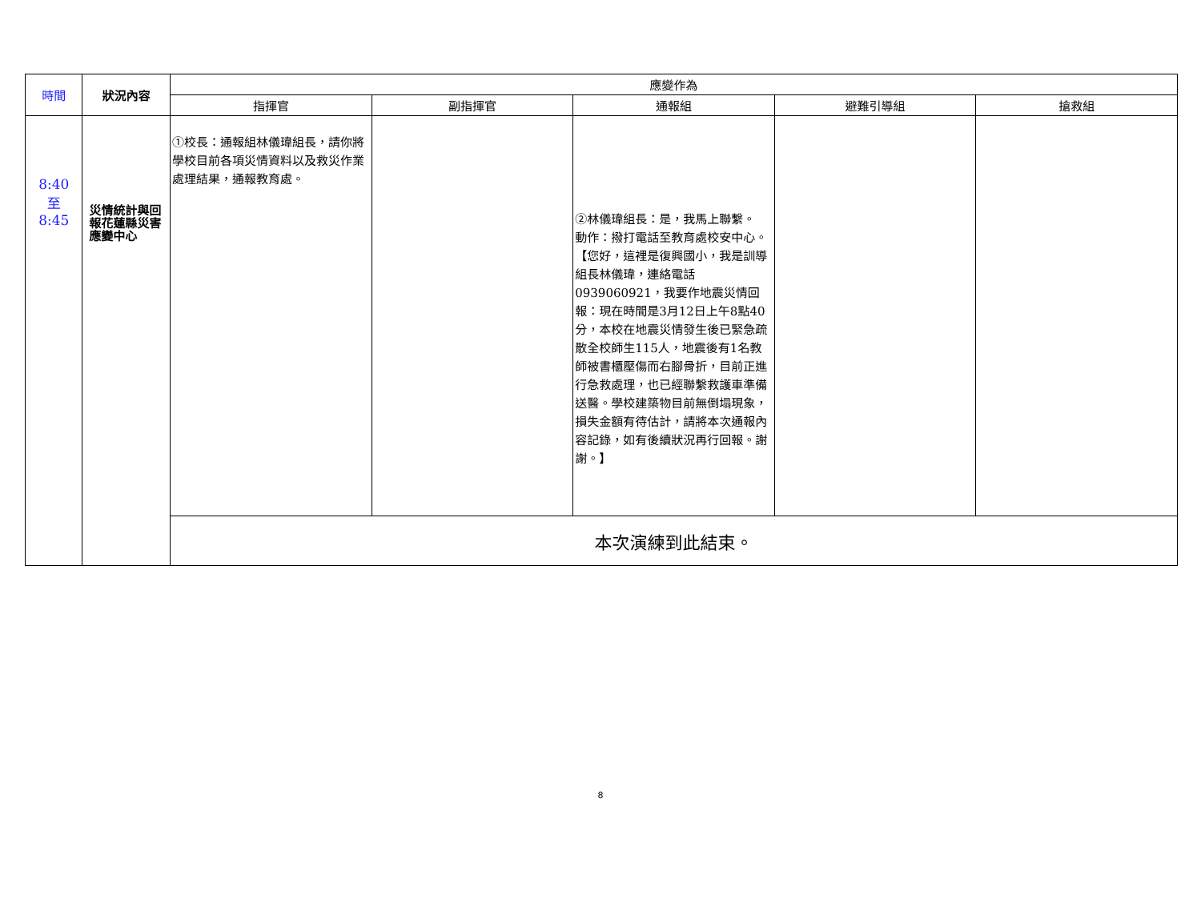| 時間 | 狀況內容 | 應變作為 | | | | |
| --- | --- | --- | --- | --- | --- | --- |
| | | 指揮官 | 副指揮官 | 通報組 | 避難引導組 | 搶救組 |
| 8:40 至 8:45 | 災情統計與回報花蓮縣災害應變中心 | ①校長：通報組林儀瑋組長，請你將學校目前各項災情資料以及救災作業處理結果，通報教育處。 | | ②林儀瑋組長：是，我馬上聯繫。 動作：撥打電話至教育處校安中心。【您好，這裡是復興國小，我是訓導組長林儀瑋，連絡電話0939060921，我要作地震災情回報：現在時間是3月12日上午8點40分，本校在地震災情發生後已緊急疏散全校師生115人，地震後有1名教師被書櫃壓傷而右腳骨折，目前正進行急救處理，也已經聯繫救護車準備送醫。學校建築物目前無倒塌現象，損失金額有待估計，請將本次通報內容記錄，如有後續狀況再行回報。謝謝。】 | | |
| | | 本次演練到此結束。 | | | | |
8